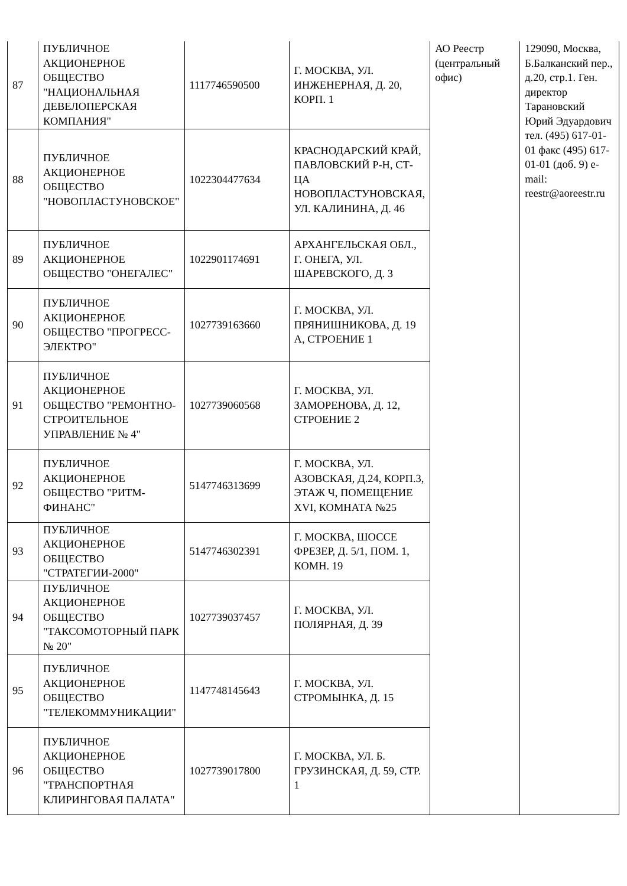| 87 | ПУБЛИЧНОЕ АКЦИОНЕРНОЕ ОБЩЕСТВО "НАЦИОНАЛЬНАЯ ДЕВЕЛОПЕРСКАЯ КОМПАНИЯ" | 1117746590500 | Г. МОСКВА, УЛ. ИНЖЕНЕРНАЯ, Д. 20, КОРП. 1 | АО Реестр (центральный офис) | 129090, Москва, Б.Балканский пер., д.20, стр.1. Ген. директор Тарановский Юрий Эдуардович тел. (495) 617-01-01 факс (495) 617-01-01 (доб. 9) e-mail: reestr@aoreestr.ru |
| 88 | ПУБЛИЧНОЕ АКЦИОНЕРНОЕ ОБЩЕСТВО "НОВОПЛАСТУНОВСКОЕ" | 1022304477634 | КРАСНОДАРСКИЙ КРАЙ, ПАВЛОВСКИЙ Р-Н, СТ-ЦА НОВОПЛАСТУНОВСКАЯ, УЛ. КАЛИНИНА, Д. 46 | | |
| 89 | ПУБЛИЧНОЕ АКЦИОНЕРНОЕ ОБЩЕСТВО "ОНЕГАЛЕС" | 1022901174691 | АРХАНГЕЛЬСКАЯ ОБЛ., Г. ОНЕГА, УЛ. ШАРЕВСКОГО, Д. 3 | | |
| 90 | ПУБЛИЧНОЕ АКЦИОНЕРНОЕ ОБЩЕСТВО "ПРОГРЕСС-ЭЛЕКТРО" | 1027739163660 | Г. МОСКВА, УЛ. ПРЯНИШНИКОВА, Д. 19 А, СТРОЕНИЕ 1 | | |
| 91 | ПУБЛИЧНОЕ АКЦИОНЕРНОЕ ОБЩЕСТВО "РЕМОНТНО-СТРОИТЕЛЬНОЕ УПРАВЛЕНИЕ № 4" | 1027739060568 | Г. МОСКВА, УЛ. ЗАМОРЕНОВА, Д. 12, СТРОЕНИЕ 2 | | |
| 92 | ПУБЛИЧНОЕ АКЦИОНЕРНОЕ ОБЩЕСТВО "РИТМ-ФИНАНС" | 5147746313699 | Г. МОСКВА, УЛ. АЗОВСКАЯ, Д.24, КОРП.3, ЭТАЖ Ч, ПОМЕЩЕНИЕ XVI, КОМНАТА №25 | | |
| 93 | ПУБЛИЧНОЕ АКЦИОНЕРНОЕ ОБЩЕСТВО "СТРАТЕГИИ-2000" | 5147746302391 | Г. МОСКВА, ШОССЕ ФРЕЗЕР, Д. 5/1, ПОМ. 1, КОМН. 19 | | |
| 94 | ПУБЛИЧНОЕ АКЦИОНЕРНОЕ ОБЩЕСТВО "ТАКСОМОТОРНЫЙ ПАРК № 20" | 1027739037457 | Г. МОСКВА, УЛ. ПОЛЯРНАЯ, Д. 39 | | |
| 95 | ПУБЛИЧНОЕ АКЦИОНЕРНОЕ ОБЩЕСТВО "ТЕЛЕКОММУНИКАЦИИ" | 1147748145643 | Г. МОСКВА, УЛ. СТРОМЫНКА, Д. 15 | | |
| 96 | ПУБЛИЧНОЕ АКЦИОНЕРНОЕ ОБЩЕСТВО "ТРАНСПОРТНАЯ КЛИРИНГОВАЯ ПАЛАТА" | 1027739017800 | Г. МОСКВА, УЛ. Б. ГРУЗИНСКАЯ, Д. 59, СТР. 1 | | |